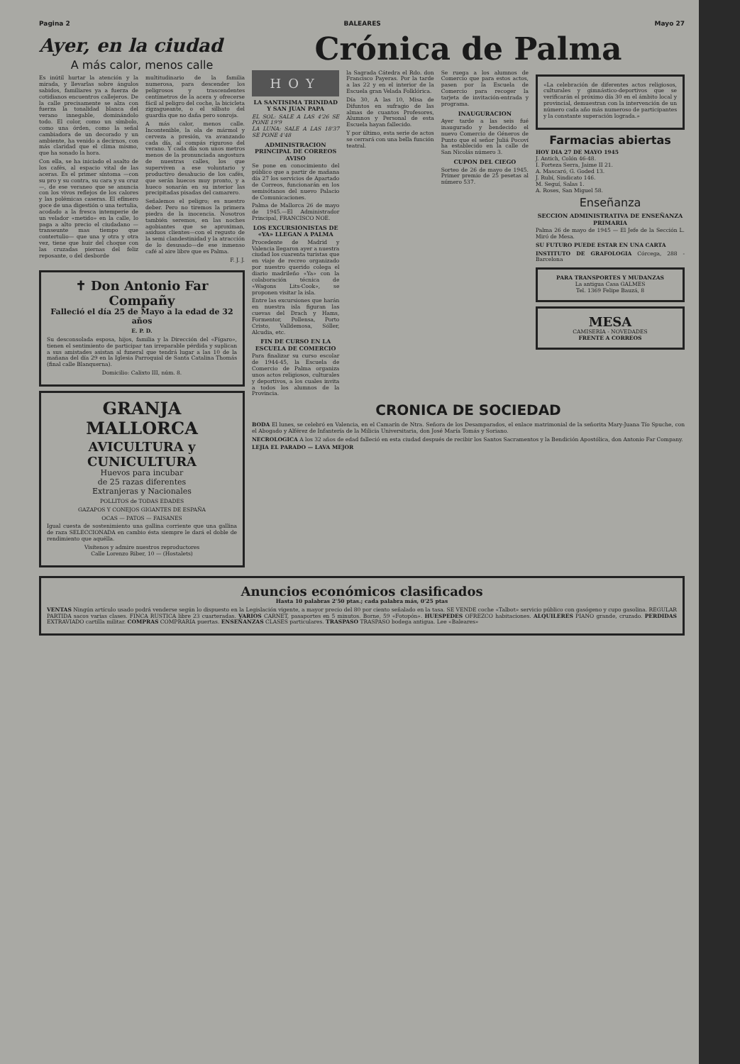Pagina 2 BALEARES Mayo 27
Ayer, en la ciudad
A más calor, menos calle
Es inútil hurtar la atención y la mirada, y llevarlas sobre ángulos sabidos, familiares ya a fuerza de cotidianos encuentros callejeros. De la calle precisamente se alza con fuerza la tonalidad blanca del verano innegable, dominándolo todo. El color, como un símbolo, como una órden, como la señal cambiadora de un decorado y un ambiente, ha venido a decirnos, con más claridad que el clima mismo, que ha sonado la hora.
Con ella, se ha iniciado el asalto de los cafés, al espacio vital de las aceras. Es el primer síntoma —con su pro y su contra, su cara y su cruz—, de ese veraneo que se anuncia con los vivos reflejos de los calores y las polémicas caseras. El efímero goce de una digestión o una tertulia, acodado a la fresca intemperie de un velador «metido» en la calle, lo paga a alto precio el ciudadano —transeunte mas tiempo que contertulio— que una y otra y otra vez, tiene que huir del choque con las cruzadas piernas del feliz reposante, o del desborde
multitudinario de la familia numerosa, para descender los peligrosos y trascendentes centímetros de la acera y ofrecerse fácil al peligro del coche, la bicicleta zigzagueante, o el silbato del guardia que no daña pero sonroja.
A más calor, menos calle. Incontenible, la ola de mármol y cerveza a presión, va avanzando cada día, al compás riguroso del verano. Y cada día son unos metros menos de la pronunciada angostura de nuestras calles, los que superviven a ese voluntario y productivo desahucio de los cafés, que serán huecos muy pronto, y a hueco sonarán en su interior las precipitadas pisadas del camarero.
Señalemos el peligro; es nuestro deber. Pero no tiremos la primera piedra de la inocencia. Nosotros también seremos, en las noches agobiantes que se aproximan, asiduos clientes—con el regusto de la semi clandestinidad y la atracción de lo desusado—de ese inmenso café al aire libre que es Palma.
F. J. J.
✝ Don Antonio Far Compañy
Falleció el día 25 de Mayo a la edad de 32 años
E. P. D.
Su desconsolada esposa, hijos, familia y la Dirección del «Fígaro», tienen el sentimiento de participar tan irreparable pérdida y suplican a sus amistades asistan al funeral que tendrá lugar a las 10 de la mañana del día 29 en la Iglesia Parroquial de Santa Catalina Thomás (final calle Blanquerna).
Domicilio: Calixto III, núm. 8.
GRANJA MALLORCA
AVICULTURA y CUNICULTURA
Huevos para incubar
de 25 razas diferentes
Extranjeras y Nacionales
POLLITOS de TODAS EDADES
GAZAPOS Y CONEJOS GIGANTES DE ESPAÑA
OCAS — PATOS — FAISANES
Igual cuesta de sostenimiento una gallina corriente que una gallina de raza SELECCIONADA en cambio ésta siempre le dará el doble de rendimiento que aquélla.
Visítenos y admire nuestros reproductores
Calle Lorenzo Riber, 10 — (Hostalets)
Crónica de Palma
HOY
LA SANTISIMA TRINIDAD Y SAN JUAN PAPA
EL SOL: SALE A LAS 4'26 SE PONE 19'9
LA LUNA: SALE A LAS 18'37 SE PONE 4'48
ADMINISTRACION PRINCIPAL DE CORREOS
AVISO
Se pone en conocimiento del público que a partir de mañana día 27 los servicios de Apartado de Correos, funcionarán en los semisótanos del nuevo Palacio de Comunicaciones.
Palma de Mallorca 26 de mayo de 1945.—El Administrador Principal, FRANCISCO NOE.
LOS EXCURSIONISTAS DE «YA» LLEGAN A PALMA
Procedente de Madrid y Valencia llegaron ayer a nuestra ciudad los cuarenta turistas que en viaje de recreo organizado por nuestro querido colega el diario madrileño «Ya» con la colaboración técnica de «Wagons Lits-Cook», se proponen visitar la isla.
Entre las excursiones que harán en nuestra isla figuran las cuevas del Drach y Hams, Formentor, Pollensa, Porto Cristo, Valldemosa, Sóller, Alcudia, etc.
FIN DE CURSO EN LA ESCUELA DE COMERCIO
Para finalizar su curso escolar de 1944-45, la Escuela de Comercio de Palma organiza unos actos religiosos, culturales y deportivos, a los cuales invita a todos los alumnos de la Provincia.
la Sagrada Cátedra el Rdo. don Francisco Payeras. Por la tarde a las 22 y en el interior de la Escuela gran Velada Folklórica.
Día 30, A las 10, Misa de Difuntos en sufragio de las almas de cuantos Profesores, Alumnos y Personal de esta Escuela hayan fallecido.
Y por último, esta serie de actos se cerrará con una bella función teatral.
Se ruega a los alumnos de Comercio que para estos actos, pasen por la Escuela de Comercio para recoger la tarjeta de invitación-entrada y programa.
INAUGURACION
Ayer tarde a las seis fué inaugurado y bendecido el nuevo Comercio de Géneros de Punto que el señor Juliá Pocoví ha establecido en la calle de San Nicolás número 3.
CUPON DEL CIEGO
Sorteo de 26 de mayo de 1945. Primer premio de 25 pesetas al número 537.
«La celebración de diferentes actos religiosos, culturales y gimnástico-deportivos que se verificarán el próximo día 30 en el ámbito local y provincial, demuestran con la intervención de un número cada año más numeroso de participantes y la constante superación lograda.»
Farmacias abiertas
HOY DIA 27 DE MAYO 1945
J. Antich, Colón 46-48.
I. Forteza Serra, Jaime II 21.
A. Mascaró, G. Goded 13.
J. Rubí, Sindicato 146.
M. Seguí, Salas 1.
A. Roses, San Miguel 58.
Enseñanza
SECCION ADMINISTRATIVA DE ENSEÑANZA PRIMARIA
Palma 26 de mayo de 1945 — El Jefe de la Sección L. Miró de Mesa.
SU FUTURO PUEDE ESTAR EN UNA CARTA
INSTITUTO DE GRAFOLOGIA Córcega, 288 - Barcelona
PARA TRANSPORTES Y MUDANZAS
La antigua Casa GALMES
Tel. 1369 Felipe Bauzá, 8
MESA
CAMISERIA - NOVEDADES
FRENTE A CORREOS
CRONICA DE SOCIEDAD
BODA El lunes, se celebró en Valencia, en el Camarín de Ntra. Señora de los Desamparados, el enlace matrimonial de la señorita Mary-Juana Tío Spuche, con el Abogado y Alférez de Infantería de la Milicia Universitaria, don José María Tomás y Soriano.
NECROLOGICA A los 32 años de edad falleció en esta ciudad después de recibir los Santos Sacramentos y la Bendición Apostólica, don Antonio Far Company.
LEJIA EL PARADO — LAVA MEJOR
Anuncios económicos clasificados
Hasta 10 palabras 2'50 ptas.; cada palabra más, 0'25 ptas
VENTAS Ningún artículo usado podrá venderse según lo dispuesto en la Legislación vigente, a mayor precio del 80 por ciento señalado en la tasa. SE VENDE coche «Talbot» servicio público con gasógeno y cupo gasolina. REGULAR PARTIDA sacos varias clases. FINCA RUSTICA libre 23 cuarteradas. VARIOS CARNET, pasaportes en 5 minutos. Borne, 59 «Fotopón». HUESPEDES OFREZCO habitaciones. ALQUILERES PIANO grande, cruzado. PERDIDAS EXTRAVIADO cartilla militar. COMPRAS COMPRARIA puertas. ENSEÑANZAS CLASES particulares. TRASPASO TRASPASO bodega antigua. Lee «Baleares»